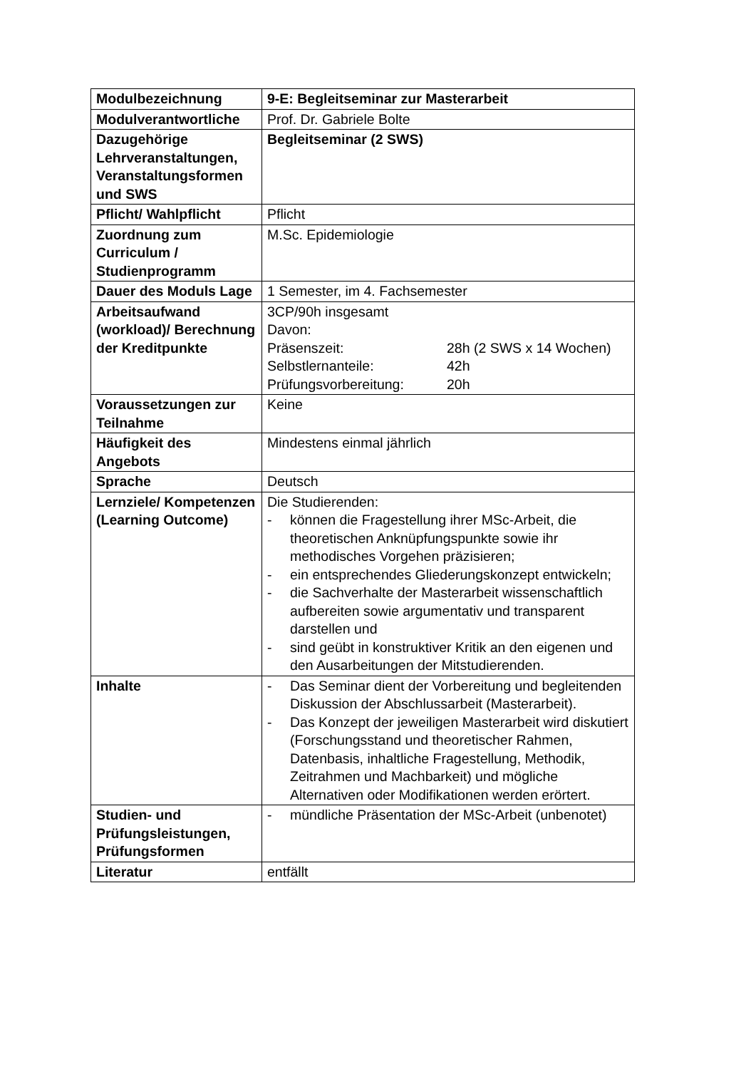| Modulbezeichnung | 9-E: Begleitseminar zur Masterarbeit |
| Modulverantwortliche | Prof. Dr. Gabriele Bolte |
| Dazugehörige Lehrveranstaltungen, Veranstaltungsformen und SWS | Begleitseminar (2 SWS) |
| Pflicht/ Wahlpflicht | Pflicht |
| Zuordnung zum Curriculum / Studienprogramm | M.Sc. Epidemiologie |
| Dauer des Moduls Lage | 1 Semester, im 4. Fachsemester |
| Arbeitsaufwand (workload)/ Berechnung der Kreditpunkte | 3CP/90h insgesamt Davon: Präsenszeit: 28h (2 SWS x 14 Wochen) Selbstlernanteile: 42h Prüfungsvorbereitung: 20h |
| Voraussetzungen zur Teilnahme | Keine |
| Häufigkeit des Angebots | Mindestens einmal jährlich |
| Sprache | Deutsch |
| Lernziele/ Kompetenzen (Learning Outcome) | Die Studierenden: - können die Fragestellung ihrer MSc-Arbeit, die theoretischen Anknüpfungspunkte sowie ihr methodisches Vorgehen präzisieren; - ein entsprechendes Gliederungskonzept entwickeln; - die Sachverhalte der Masterarbeit wissenschaftlich aufbereiten sowie argumentativ und transparent darstellen und - sind geübt in konstruktiver Kritik an den eigenen und den Ausarbeitungen der Mitstudierenden. |
| Inhalte | - Das Seminar dient der Vorbereitung und begleitenden Diskussion der Abschlussarbeit (Masterarbeit). - Das Konzept der jeweiligen Masterarbeit wird diskutiert (Forschungsstand und theoretischer Rahmen, Datenbasis, inhaltliche Fragestellung, Methodik, Zeitrahmen und Machbarkeit) und mögliche Alternativen oder Modifikationen werden erörtert. |
| Studien- und Prüfungsleistungen, Prüfungsformen | - mündliche Präsentation der MSc-Arbeit (unbenotet) |
| Literatur | entfällt |